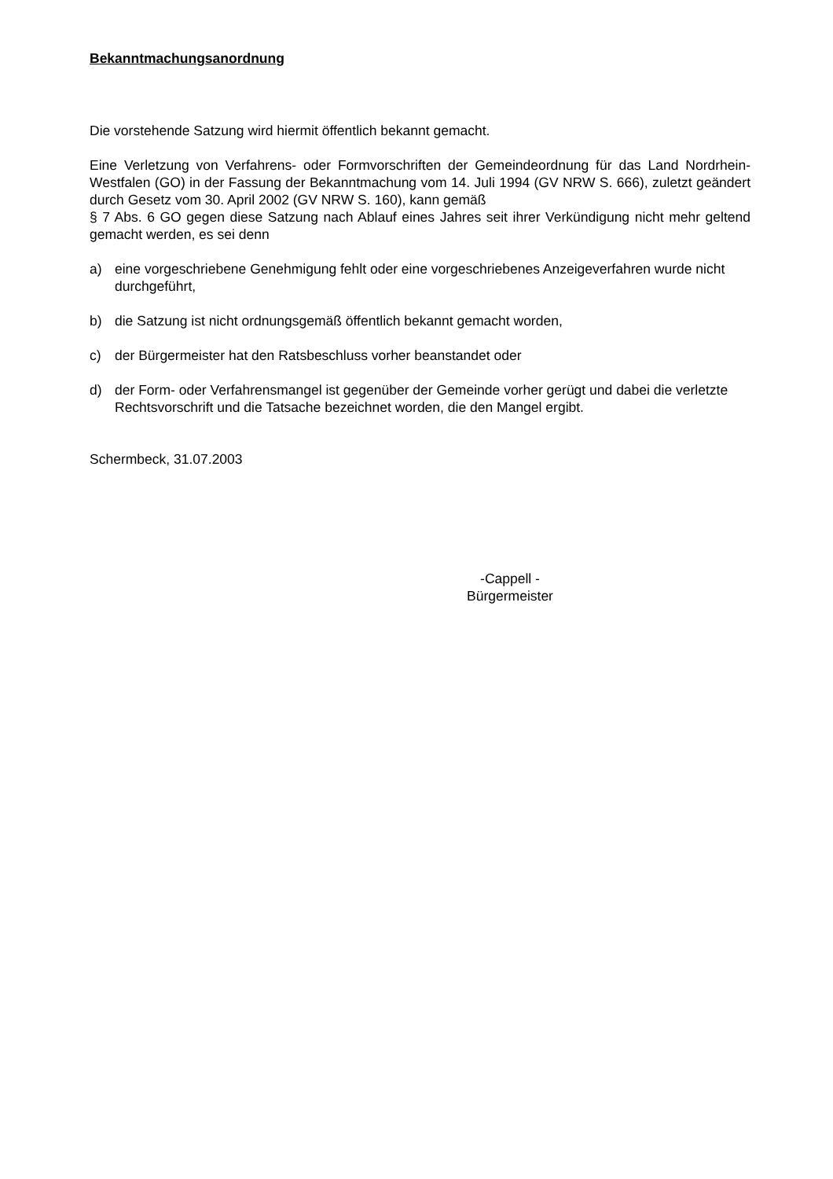Bekanntmachungsanordnung
Die vorstehende Satzung wird hiermit öffentlich bekannt gemacht.
Eine Verletzung von Verfahrens- oder Formvorschriften der Gemeindeordnung für das Land Nordrhein-Westfalen (GO) in der Fassung der Bekanntmachung vom 14. Juli 1994 (GV NRW S. 666), zuletzt geändert durch Gesetz vom 30. April 2002 (GV NRW S. 160), kann gemäß
§ 7 Abs. 6 GO gegen diese Satzung nach Ablauf eines Jahres seit ihrer Verkündigung nicht mehr geltend gemacht werden, es sei denn
a) eine vorgeschriebene Genehmigung fehlt oder eine vorgeschriebenes Anzeigeverfahren wurde nicht durchgeführt,
b) die Satzung ist nicht ordnungsgemäß öffentlich bekannt gemacht worden,
c) der Bürgermeister hat den Ratsbeschluss vorher beanstandet oder
d) der Form- oder Verfahrensmangel ist gegenüber der Gemeinde vorher gerügt und dabei die verletzte Rechtsvorschrift und die Tatsache bezeichnet worden, die den Mangel ergibt.
Schermbeck, 31.07.2003
-Cappell -
Bürgermeister